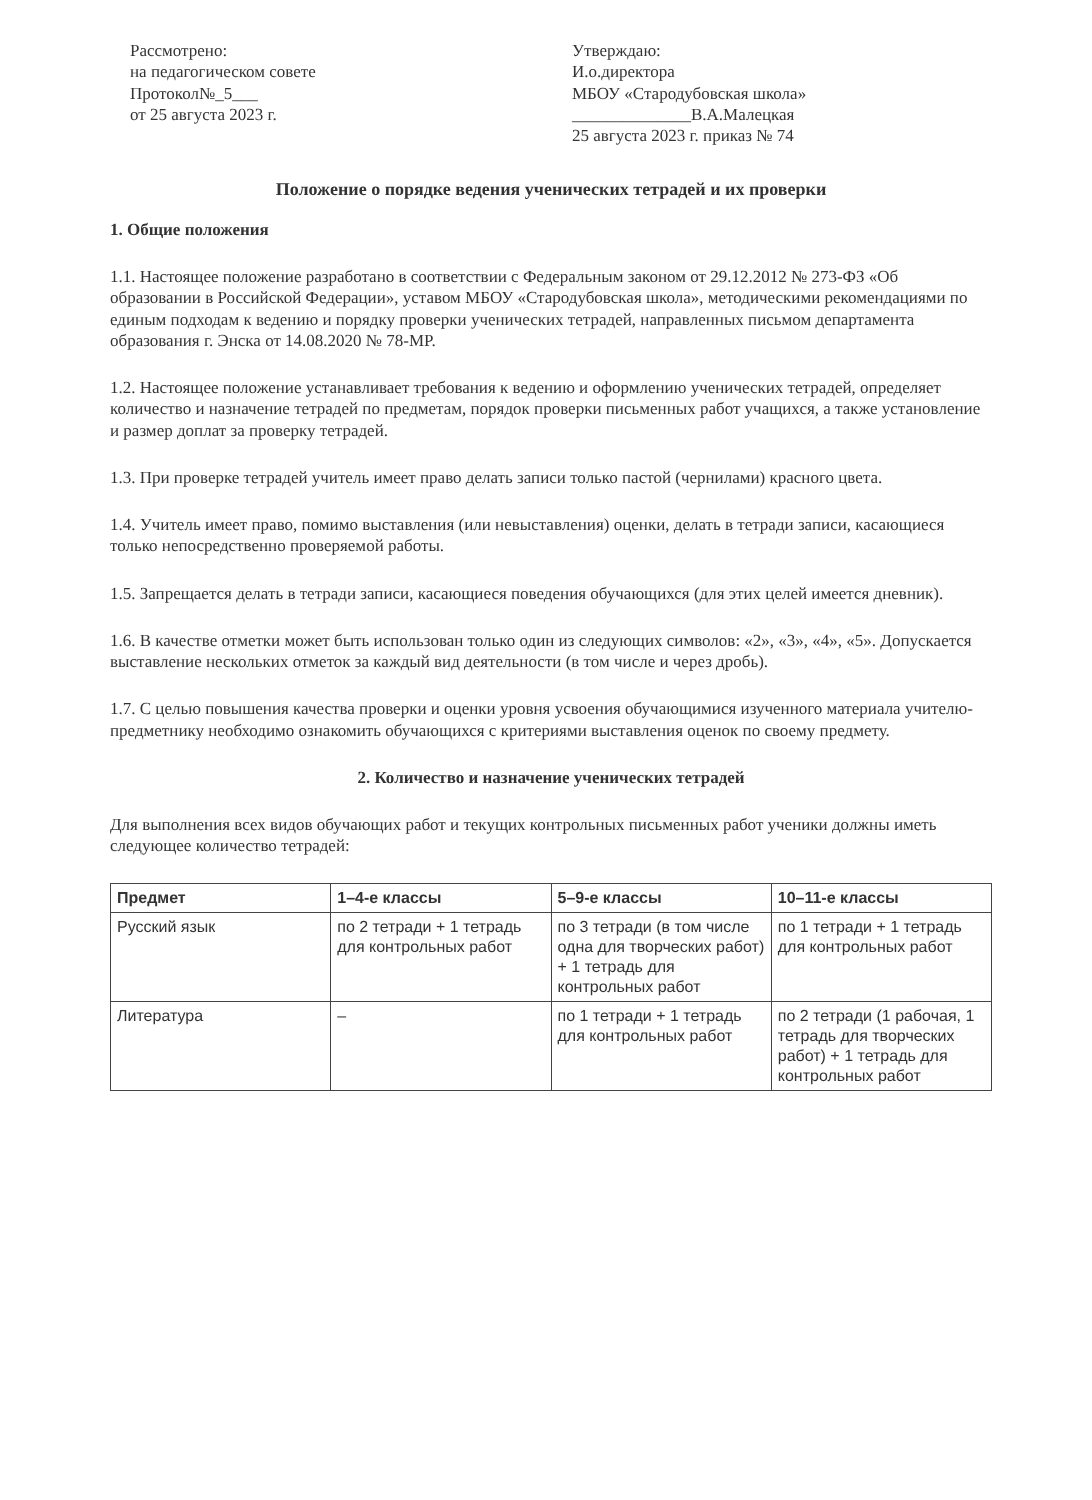Рассмотрено:
на педагогическом совете
Протокол№_5___
от 25 августа 2023 г.
Утверждаю:
И.о.директора
МБОУ «Стародубовская школа»
______________В.А.Малецкая
25 августа 2023 г. приказ № 74
Положение о порядке ведения ученических тетрадей и их проверки
1. Общие положения
1.1. Настоящее положение разработано в соответствии с Федеральным законом от 29.12.2012 № 273-ФЗ «Об образовании в Российской Федерации», уставом МБОУ «Стародубовская школа», методическими рекомендациями по единым подходам к ведению и порядку проверки ученических тетрадей, направленных письмом департамента образования г. Энска от 14.08.2020 № 78-МР.
1.2. Настоящее положение устанавливает требования к ведению и оформлению ученических тетрадей, определяет количество и назначение тетрадей по предметам, порядок проверки письменных работ учащихся, а также установление и размер доплат за проверку тетрадей.
1.3. При проверке тетрадей учитель имеет право делать записи только пастой (чернилами) красного цвета.
1.4. Учитель имеет право, помимо выставления (или невыставления) оценки, делать в тетради записи, касающиеся только непосредственно проверяемой работы.
1.5. Запрещается делать в тетради записи, касающиеся поведения обучающихся (для этих целей имеется дневник).
1.6. В качестве отметки может быть использован только один из следующих символов: «2», «3», «4», «5». Допускается выставление нескольких отметок за каждый вид деятельности (в том числе и через дробь).
1.7. С целью повышения качества проверки и оценки уровня усвоения обучающимися изученного материала учителю-предметнику необходимо ознакомить обучающихся с критериями выставления оценок по своему предмету.
2. Количество и назначение ученических тетрадей
Для выполнения всех видов обучающих работ и текущих контрольных письменных работ ученики должны иметь следующее количество тетрадей:
| Предмет | 1–4-е классы | 5–9-е классы | 10–11-е классы |
| --- | --- | --- | --- |
| Русский язык | по 2 тетради + 1 тетрадь для контрольных работ | по 3 тетради (в том числе одна для творческих работ) + 1 тетрадь для контрольных работ | по 1 тетради + 1 тетрадь для контрольных работ |
| Литература | – | по 1 тетради + 1 тетрадь для контрольных работ | по 2 тетради (1 рабочая, 1 тетрадь для творческих работ) + 1 тетрадь для контрольных работ |